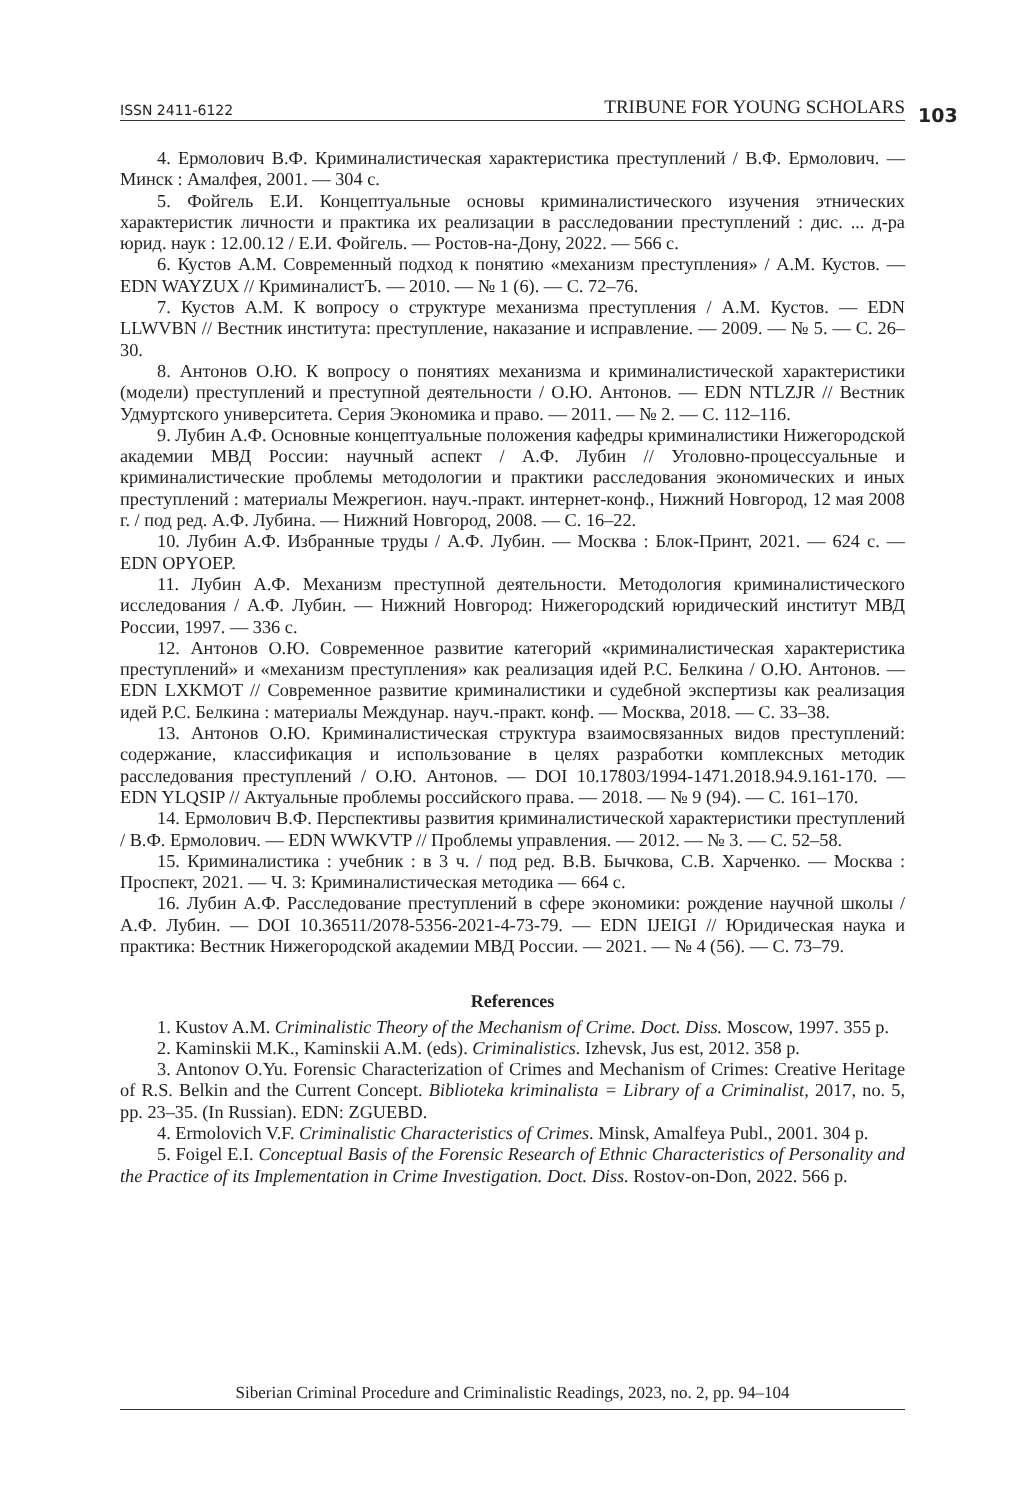ISSN 2411-6122 TRIBUNE FOR YOUNG SCHOLARS 103
4. Ермолович В.Ф. Криминалистическая характеристика преступлений / В.Ф. Ермолович. — Минск : Амалфея, 2001. — 304 с.
5. Фойгель Е.И. Концептуальные основы криминалистического изучения этнических характеристик личности и практика их реализации в расследовании преступлений : дис. ... д-ра юрид. наук : 12.00.12 / Е.И. Фойгель. — Ростов-на-Дону, 2022. — 566 с.
6. Кустов А.М. Современный подход к понятию «механизм преступления» / А.М. Кустов. — EDN WAYZUX // КриминалистЪ. — 2010. — № 1 (6). — С. 72–76.
7. Кустов А.М. К вопросу о структуре механизма преступления / А.М. Кустов. — EDN LLWVBN // Вестник института: преступление, наказание и исправление. — 2009. — № 5. — С. 26–30.
8. Антонов О.Ю. К вопросу о понятиях механизма и криминалистической характеристики (модели) преступлений и преступной деятельности / О.Ю. Антонов. — EDN NTLZJR // Вестник Удмуртского университета. Серия Экономика и право. — 2011. — № 2. — С. 112–116.
9. Лубин А.Ф. Основные концептуальные положения кафедры криминалистики Нижегородской академии МВД России: научный аспект / А.Ф. Лубин // Уголовно-процессуальные и криминалистические проблемы методологии и практики расследования экономических и иных преступлений : материалы Межрегион. науч.-практ. интернет-конф., Нижний Новгород, 12 мая 2008 г. / под ред. А.Ф. Лубина. — Нижний Новгород, 2008. — С. 16–22.
10. Лубин А.Ф. Избранные труды / А.Ф. Лубин. — Москва : Блок-Принт, 2021. — 624 с. — EDN OPYOEP.
11. Лубин А.Ф. Механизм преступной деятельности. Методология криминалистического исследования / А.Ф. Лубин. — Нижний Новгород: Нижегородский юридический институт МВД России, 1997. — 336 с.
12. Антонов О.Ю. Современное развитие категорий «криминалистическая характеристика преступлений» и «механизм преступления» как реализация идей Р.С. Белкина / О.Ю. Антонов. — EDN LXKMOT // Современное развитие криминалистики и судебной экспертизы как реализация идей Р.С. Белкина : материалы Междунар. науч.-практ. конф. — Москва, 2018. — С. 33–38.
13. Антонов О.Ю. Криминалистическая структура взаимосвязанных видов преступлений: содержание, классификация и использование в целях разработки комплексных методик расследования преступлений / О.Ю. Антонов. — DOI 10.17803/1994-1471.2018.94.9.161-170. — EDN YLQSIP // Актуальные проблемы российского права. — 2018. — № 9 (94). — С. 161–170.
14. Ермолович В.Ф. Перспективы развития криминалистической характеристики преступлений / В.Ф. Ермолович. — EDN WWKVTP // Проблемы управления. — 2012. — № 3. — С. 52–58.
15. Криминалистика : учебник : в 3 ч. / под ред. В.В. Бычкова, С.В. Харченко. — Москва : Проспект, 2021. — Ч. 3: Криминалистическая методика — 664 с.
16. Лубин А.Ф. Расследование преступлений в сфере экономики: рождение научной школы / А.Ф. Лубин. — DOI 10.36511/2078-5356-2021-4-73-79. — EDN IJEIGI // Юридическая наука и практика: Вестник Нижегородской академии МВД России. — 2021. — № 4 (56). — С. 73–79.
References
1. Kustov A.M. Criminalistic Theory of the Mechanism of Crime. Doct. Diss. Moscow, 1997. 355 p.
2. Kaminskii M.K., Kaminskii A.M. (eds). Criminalistics. Izhevsk, Jus est, 2012. 358 p.
3. Antonov O.Yu. Forensic Characterization of Crimes and Mechanism of Crimes: Creative Heritage of R.S. Belkin and the Current Concept. Biblioteka kriminalista = Library of a Criminalist, 2017, no. 5, pp. 23–35. (In Russian). EDN: ZGUEBD.
4. Ermolovich V.F. Criminalistic Characteristics of Crimes. Minsk, Amalfeya Publ., 2001. 304 p.
5. Foigel E.I. Conceptual Basis of the Forensic Research of Ethnic Characteristics of Personality and the Practice of its Implementation in Crime Investigation. Doct. Diss. Rostov-on-Don, 2022. 566 p.
Siberian Criminal Procedure and Criminalistic Readings, 2023, no. 2, pp. 94–104